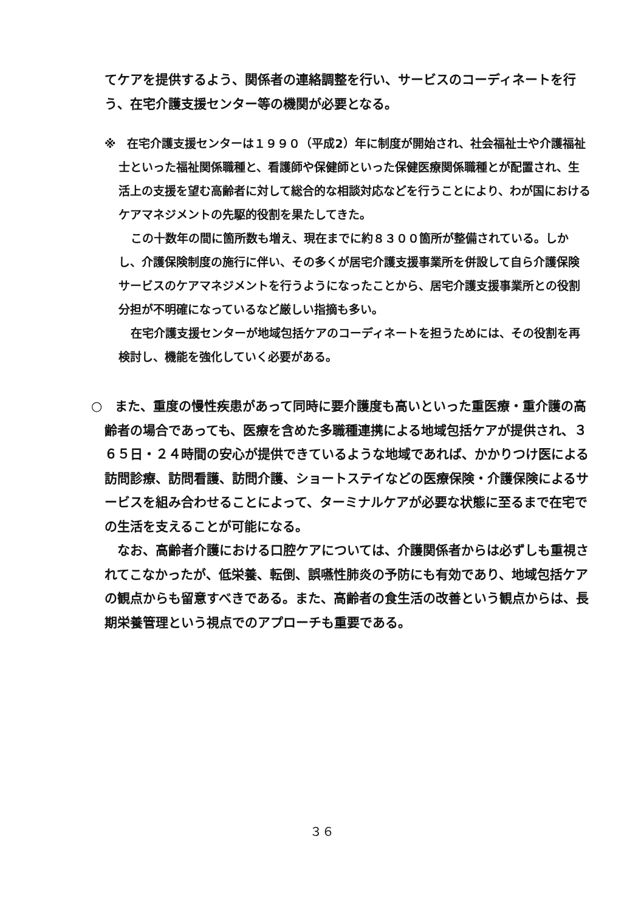てケアを提供するよう、関係者の連絡調整を行い、サービスのコーディネートを行う、在宅介護支援センター等の機関が必要となる。
※　在宅介護支援センターは１９９０（平成2）年に制度が開始され、社会福祉士や介護福祉士といった福祉関係職種と、看護師や保健師といった保健医療関係職種とが配置され、生活上の支援を望む高齢者に対して総合的な相談対応などを行うことにより、わが国におけるケアマネジメントの先駆的役割を果たしてきた。
この十数年の間に箇所数も増え、現在までに約８３００箇所が整備されている。しかし、介護保険制度の施行に伴い、その多くが居宅介護支援事業所を併設して自ら介護保険サービスのケアマネジメントを行うようになったことから、居宅介護支援事業所との役割分担が不明確になっているなど厳しい指摘も多い。
在宅介護支援センターが地域包括ケアのコーディネートを担うためには、その役割を再検討し、機能を強化していく必要がある。
○　また、重度の慢性疾患があって同時に要介護度も高いといった重医療・重介護の高齢者の場合であっても、医療を含めた多職種連携による地域包括ケアが提供され、３６５日・２４時間の安心が提供できているような地域であれば、かかりつけ医による訪問診療、訪問看護、訪問介護、ショートステイなどの医療保険・介護保険によるサービスを組み合わせることによって、ターミナルケアが必要な状態に至るまで在宅での生活を支えることが可能になる。
なお、高齢者介護における口腔ケアについては、介護関係者からは必ずしも重視されてこなかったが、低栄養、転倒、誤嚥性肺炎の予防にも有効であり、地域包括ケアの観点からも留意すべきである。また、高齢者の食生活の改善という観点からは、長期栄養管理という視点でのアプローチも重要である。
３６